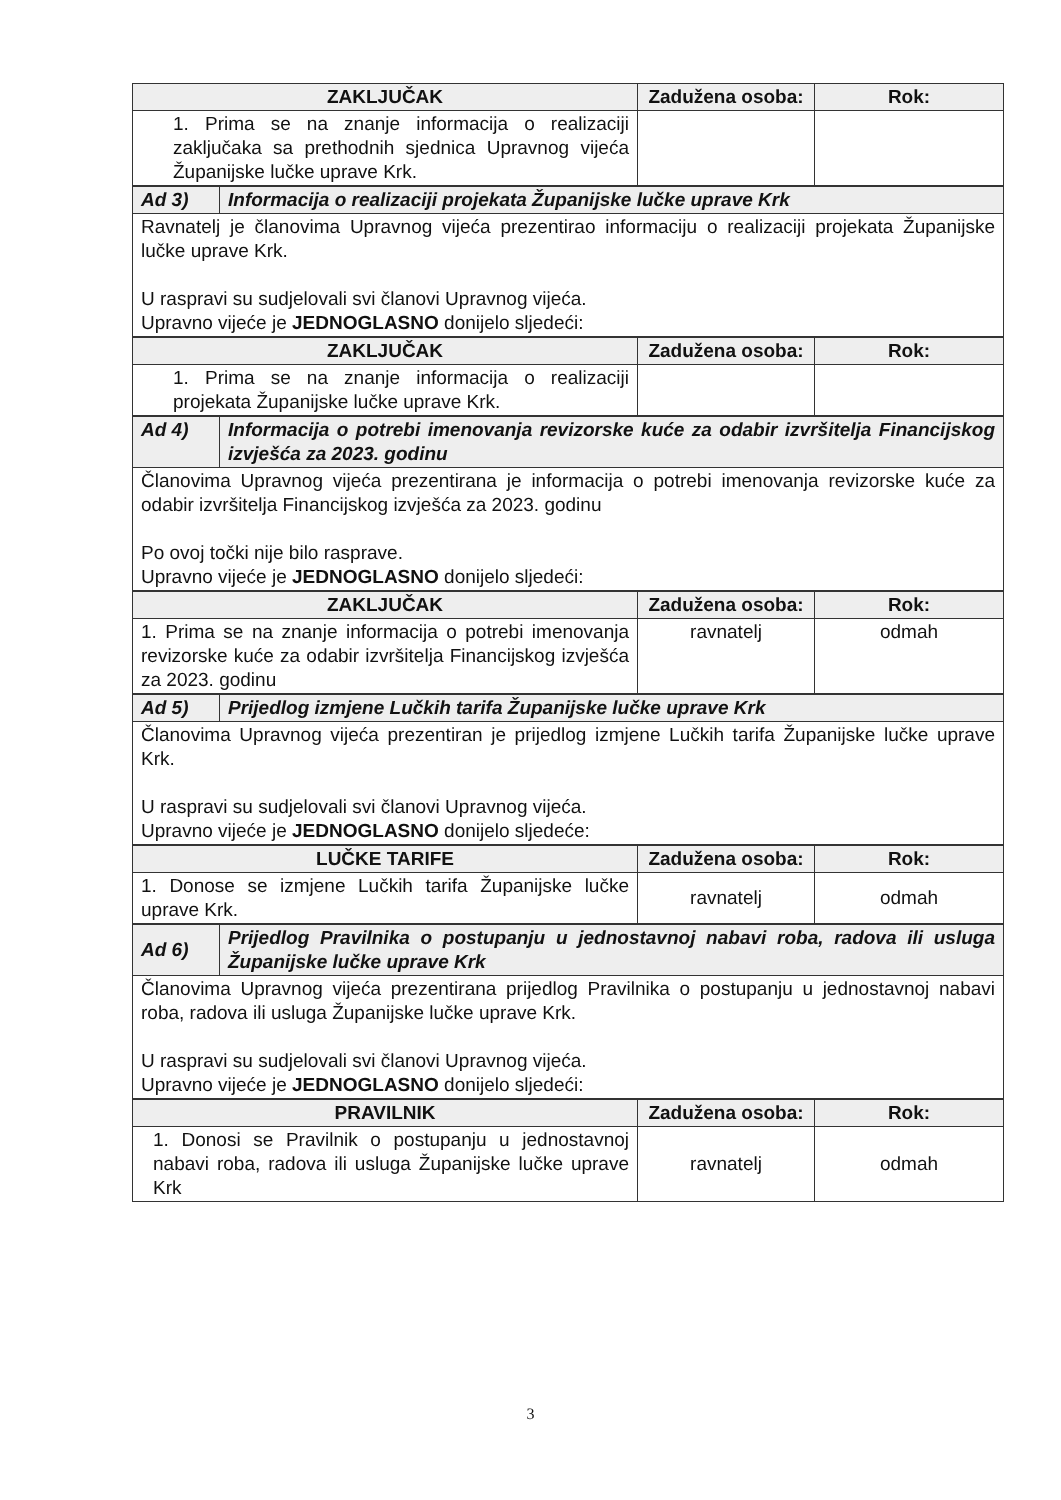| ZAKLJUČAK | Zadužena osoba: | Rok: |
| --- | --- | --- |
| 1. Prima se na znanje informacija o realizaciji zaključaka sa prethodnih sjednica Upravnog vijeća Županijske lučke uprave Krk. | | |
| Ad 3) | Informacija o realizaciji projekata Županijske lučke uprave Krk |
| Ravnatelj je članovima Upravnog vijeća prezentirao informaciju o realizaciji projekata Županijske lučke uprave Krk. U raspravi su sudjelovali svi članovi Upravnog vijeća. Upravno vijeće je JEDNOGLASNO donijelo sljedeći: | |
| ZAKLJUČAK | Zadužena osoba: | Rok: |
| --- | --- | --- |
| 1. Prima se na znanje informacija o realizaciji projekata Županijske lučke uprave Krk. | | |
| Ad 4) | Informacija o potrebi imenovanja revizorske kuće za odabir izvršitelja Financijskog izvješća za 2023. godinu |
| Članovima Upravnog vijeća prezentirana je informacija o potrebi imenovanja revizorske kuće za odabir izvršitelja Financijskog izvješća za 2023. godinu Po ovoj točki nije bilo rasprave. Upravno vijeće je JEDNOGLASNO donijelo sljedeći: | |
| ZAKLJUČAK | Zadužena osoba: | Rok: |
| --- | --- | --- |
| 1. Prima se na znanje informacija o potrebi imenovanja revizorske kuće za odabir izvršitelja Financijskog izvješća za 2023. godinu | ravnatelj | odmah |
| Ad 5) | Prijedlog izmjene Lučkih tarifa Županijske lučke uprave Krk |
| Članovima Upravnog vijeća prezentiran je prijedlog izmjene Lučkih tarifa Županijske lučke uprave Krk. U raspravi su sudjelovali svi članovi Upravnog vijeća. Upravno vijeće je JEDNOGLASNO donijelo sljedeće: | |
| LUČKE TARIFE | Zadužena osoba: | Rok: |
| --- | --- | --- |
| 1. Donose se izmjene Lučkih tarifa Županijske lučke uprave Krk. | ravnatelj | odmah |
| Ad 6) | Prijedlog Pravilnika o postupanju u jednostavnoj nabavi roba, radova ili usluga Županijske lučke uprave Krk |
| Članovima Upravnog vijeća prezentirana prijedlog Pravilnika o postupanju u jednostavnoj nabavi roba, radova ili usluga Županijske lučke uprave Krk. U raspravi su sudjelovali svi članovi Upravnog vijeća. Upravno vijeće je JEDNOGLASNO donijelo sljedeći: | |
| PRAVILNIK | Zadužena osoba: | Rok: |
| --- | --- | --- |
| 1. Donosi se Pravilnik o postupanju u jednostavnoj nabavi roba, radova ili usluga Županijske lučke uprave Krk | ravnatelj | odmah |
3